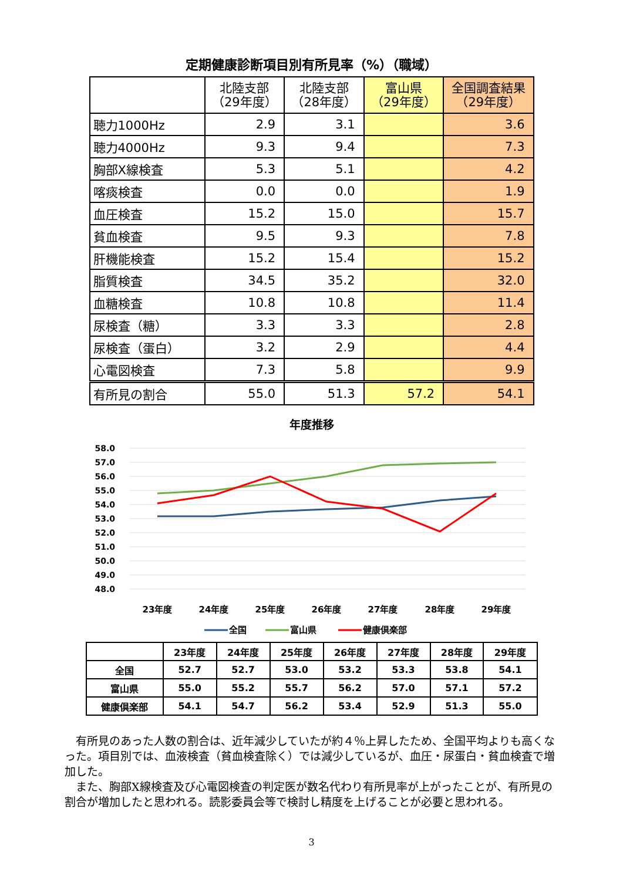定期健康診断項目別有所見率（%）（職域）
| | 北陸支部 （29年度） | 北陸支部 （28年度） | 富山県 （29年度） | 全国調査結果 （29年度） |
| --- | --- | --- | --- | --- |
| 聴力1000Hz | 2.9 | 3.1 | | 3.6 |
| 聴力4000Hz | 9.3 | 9.4 | | 7.3 |
| 胸部X線検査 | 5.3 | 5.1 | | 4.2 |
| 喀痰検査 | 0.0 | 0.0 | | 1.9 |
| 血圧検査 | 15.2 | 15.0 | | 15.7 |
| 貧血検査 | 9.5 | 9.3 | | 7.8 |
| 肝機能検査 | 15.2 | 15.4 | | 15.2 |
| 脂質検査 | 34.5 | 35.2 | | 32.0 |
| 血糖検査 | 10.8 | 10.8 | | 11.4 |
| 尿検査（糖） | 3.3 | 3.3 | | 2.8 |
| 尿検査（蛋白） | 3.2 | 2.9 | | 4.4 |
| 心電図検査 | 7.3 | 5.8 | | 9.9 |
| 有所見の割合 | 55.0 | 51.3 | 57.2 | 54.1 |
年度推移
58.0
57.0
56.0
55.0
54.0
53.0
52.0
51.0
50.0
49.0
48.0
23年度
24年度
25年度
26年度
27年度
28年度
29年度
全国
富山県
健康倶楽部
| | 23年度 | 24年度 | 25年度 | 26年度 | 27年度 | 28年度 | 29年度 |
| --- | --- | --- | --- | --- | --- | --- | --- |
| 全国 | 52.7 | 52.7 | 53.0 | 53.2 | 53.3 | 53.8 | 54.1 |
| 富山県 | 55.0 | 55.2 | 55.7 | 56.2 | 57.0 | 57.1 | 57.2 |
| 健康倶楽部 | 54.1 | 54.7 | 56.2 | 53.4 | 52.9 | 51.3 | 55.0 |
有所見のあった人数の割合は、近年減少していたが約４％上昇したため、全国平均よりも高くなった。項目別では、血液検査（貧血検査除く）では減少しているが、血圧・尿蛋白・貧血検査で増加した。
また、胸部X線検査及び心電図検査の判定医が数名代わり有所見率が上がったことが、有所見の割合が増加したと思われる。読影委員会等で検討し精度を上げることが必要と思われる。
3